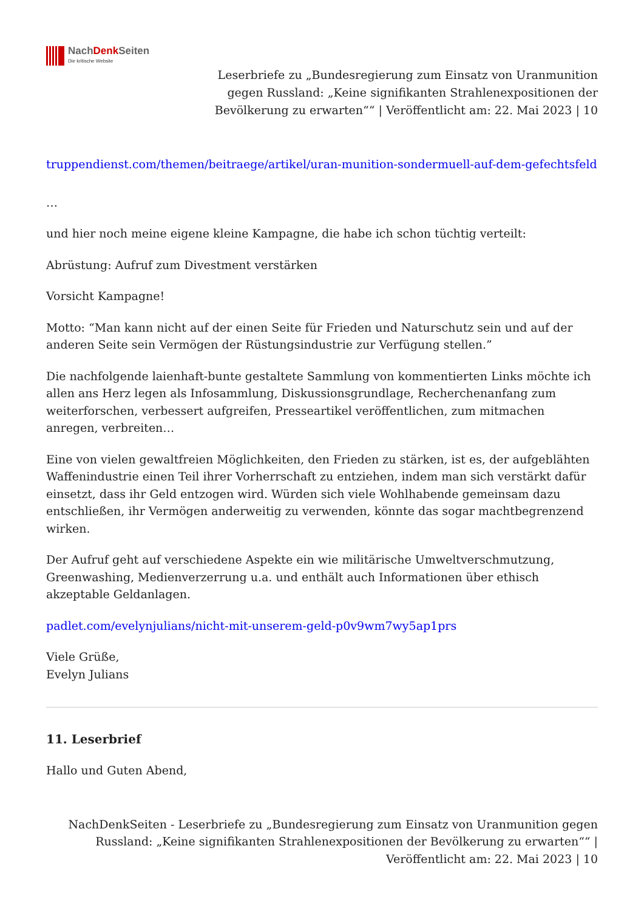NachDenk Seiten
Die kritische Website
Leserbriefe zu „Bundesregierung zum Einsatz von Uranmunition gegen Russland: „Keine signifikanten Strahlenexpositionen der Bevölkerung zu erwarten““ | Veröffentlicht am: 22. Mai 2023 | 10
truppendienst.com/themen/beitraege/artikel/uran-munition-sondermuell-auf-dem-gefechtsfeld
…
und hier noch meine eigene kleine Kampagne, die habe ich schon tüchtig verteilt:
Abrüstung: Aufruf zum Divestment verstärken
Vorsicht Kampagne!
Motto: “Man kann nicht auf der einen Seite für Frieden und Naturschutz sein und auf der anderen Seite sein Vermögen der Rüstungsindustrie zur Verfügung stellen.”
Die nachfolgende laienhaft-bunte gestaltete Sammlung von kommentierten Links möchte ich allen ans Herz legen als Infosammlung, Diskussionsgrundlage, Recherchenanfang zum weiterforschen, verbessert aufgreifen, Presseartikel veröffentlichen, zum mitmachen anregen, verbreiten…
Eine von vielen gewaltfreien Möglichkeiten, den Frieden zu stärken, ist es, der aufgeblähten Waffenindustrie einen Teil ihrer Vorherrschaft zu entziehen, indem man sich verstärkt dafür einsetzt, dass ihr Geld entzogen wird. Würden sich viele Wohlhabende gemeinsam dazu entschließen, ihr Vermögen anderweitig zu verwenden, könnte das sogar machtbegrenzend wirken.
Der Aufruf geht auf verschiedene Aspekte ein wie militärische Umweltverschmutzung, Greenwashing, Medienverzerrung u.a. und enthält auch Informationen über ethisch akzeptable Geldanlagen.
padlet.com/evelynjulians/nicht-mit-unserem-geld-p0v9wm7wy5ap1prs
Viele Grüße,
Evelyn Julians
11. Leserbrief
Hallo und Guten Abend,
NachDenkSeiten - Leserbriefe zu „Bundesregierung zum Einsatz von Uranmunition gegen Russland: „Keine signifikanten Strahlenexpositionen der Bevölkerung zu erwarten““ | Veröffentlicht am: 22. Mai 2023 | 10